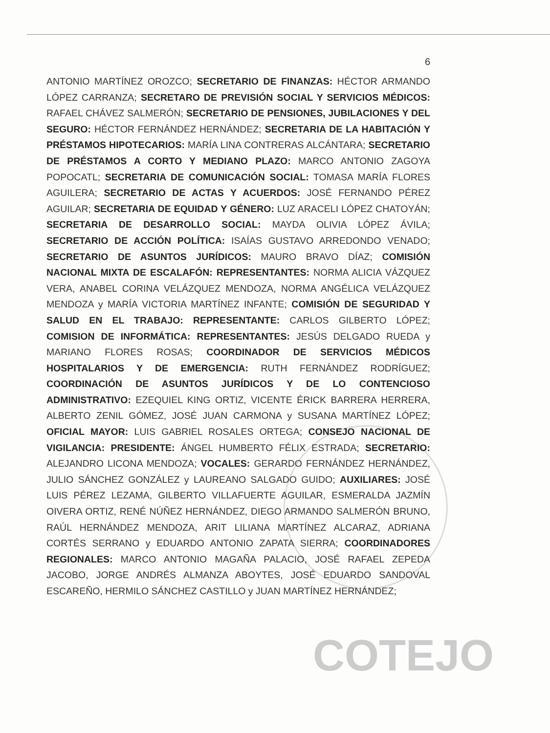COTEJO
6
ANTONIO MARTÍNEZ OROZCO; SECRETARIO DE FINANZAS: HÉCTOR ARMANDO LÓPEZ CARRANZA; SECRETARO DE PREVISIÓN SOCIAL Y SERVICIOS MÉDICOS: RAFAEL CHÁVEZ SALMERÓN; SECRETARIO DE PENSIONES, JUBILACIONES Y DEL SEGURO: HÉCTOR FERNÁNDEZ HERNÁNDEZ; SECRETARIA DE LA HABITACIÓN Y PRÉSTAMOS HIPOTECARIOS: MARÍA LINA CONTRERAS ALCÁNTARA; SECRETARIO DE PRÉSTAMOS A CORTO Y MEDIANO PLAZO: MARCO ANTONIO ZAGOYA POPOCATL; SECRETARIA DE COMUNICACIÓN SOCIAL: TOMASA MARÍA FLORES AGUILERA; SECRETARIO DE ACTAS Y ACUERDOS: JOSÉ FERNANDO PÉREZ AGUILAR; SECRETARIA DE EQUIDAD Y GÉNERO: LUZ ARACELI LÓPEZ CHATOYÁN; SECRETARIA DE DESARROLLO SOCIAL: MAYDA OLIVIA LÓPEZ ÁVILA; SECRETARIO DE ACCIÓN POLÍTICA: ISAÍAS GUSTAVO ARREDONDO VENADO; SECRETARIO DE ASUNTOS JURÍDICOS: MAURO BRAVO DÍAZ; COMISIÓN NACIONAL MIXTA DE ESCALAFÓN: REPRESENTANTES: NORMA ALICIA VÁZQUEZ VERA, ANABEL CORINA VELÁZQUEZ MENDOZA, NORMA ANGÉLICA VELÁZQUEZ MENDOZA y MARÍA VICTORIA MARTÍNEZ INFANTE; COMISIÓN DE SEGURIDAD Y SALUD EN EL TRABAJO: REPRESENTANTE: CARLOS GILBERTO LÓPEZ; COMISION DE INFORMÁTICA: REPRESENTANTES: JESÚS DELGADO RUEDA y MARIANO FLORES ROSAS; COORDINADOR DE SERVICIOS MÉDICOS HOSPITALARIOS Y DE EMERGENCIA: RUTH FERNÁNDEZ RODRÍGUEZ; COORDINACIÓN DE ASUNTOS JURÍDICOS Y DE LO CONTENCIOSO ADMINISTRATIVO: EZEQUIEL KING ORTIZ, VICENTE ÉRICK BARRERA HERRERA, ALBERTO ZENIL GÓMEZ, JOSÉ JUAN CARMONA y SUSANA MARTÍNEZ LÓPEZ; OFICIAL MAYOR: LUIS GABRIEL ROSALES ORTEGA; CONSEJO NACIONAL DE VIGILANCIA: PRESIDENTE: ÁNGEL HUMBERTO FÉLIX ESTRADA; SECRETARIO: ALEJANDRO LICONA MENDOZA; VOCALES: GERARDO FERNÁNDEZ HERNÁNDEZ, JULIO SÁNCHEZ GONZÁLEZ y LAUREANO SALGADO GUIDO; AUXILIARES: JOSÉ LUIS PÉREZ LEZAMA, GILBERTO VILLAFUERTE AGUILAR, ESMERALDA JAZMÍN OIVERA ORTIZ, RENÉ NÚÑEZ HERNÁNDEZ, DIEGO ARMANDO SALMERÓN BRUNO, RAÚL HERNÁNDEZ MENDOZA, ARIT LILIANA MARTÍNEZ ALCARAZ, ADRIANA CORTÉS SERRANO y EDUARDO ANTONIO ZAPATA SIERRA; COORDINADORES REGIONALES: MARCO ANTONIO MAGAÑA PALACIO, JOSÉ RAFAEL ZEPEDA JACOBO, JORGE ANDRÉS ALMANZA ABOYTES, JOSÉ EDUARDO SANDOVAL ESCAREÑO, HERMILO SÁNCHEZ CASTILLO y JUAN MARTÍNEZ HERNÁNDEZ;